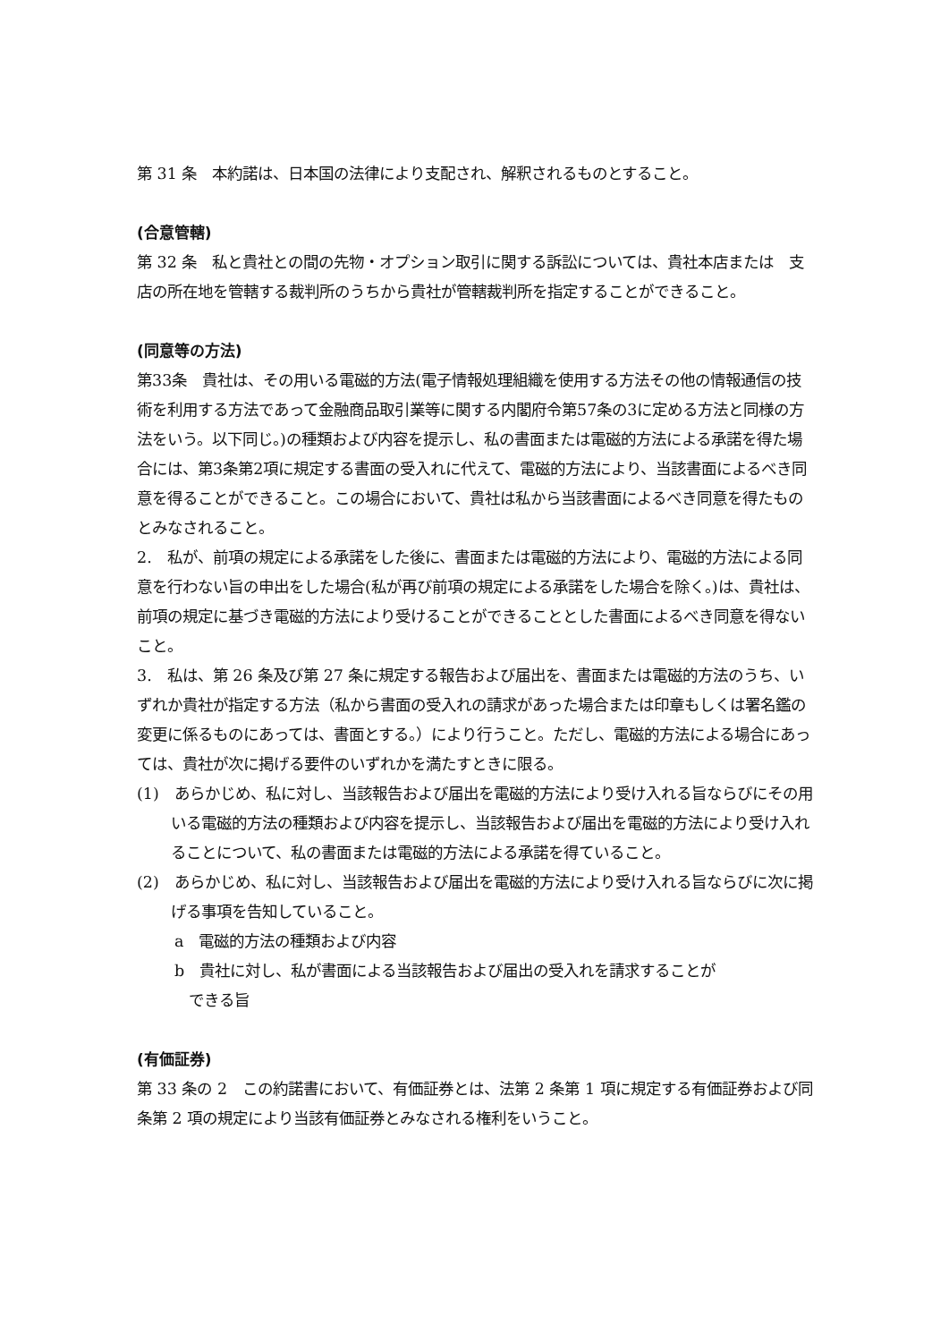第 31 条　本約諾は、日本国の法律により支配され、解釈されるものとすること。
(合意管轄)
第 32 条　私と貴社との間の先物・オプション取引に関する訴訟については、貴社本店または　支店の所在地を管轄する裁判所のうちから貴社が管轄裁判所を指定することができること。
(同意等の方法)
第33条　貴社は、その用いる電磁的方法(電子情報処理組織を使用する方法その他の情報通信の技術を利用する方法であって金融商品取引業等に関する内閣府令第57条の3に定める方法と同様の方法をいう。以下同じ。)の種類および内容を提示し、私の書面または電磁的方法による承諾を得た場合には、第3条第2項に規定する書面の受入れに代えて、電磁的方法により、当該書面によるべき同意を得ることができること。この場合において、貴社は私から当該書面によるべき同意を得たものとみなされること。
2.　私が、前項の規定による承諾をした後に、書面または電磁的方法により、電磁的方法による同意を行わない旨の申出をした場合(私が再び前項の規定による承諾をした場合を除く。)は、貴社は、前項の規定に基づき電磁的方法により受けることができることとした書面によるべき同意を得ないこと。
3.　私は、第 26 条及び第 27 条に規定する報告および届出を、書面または電磁的方法のうち、いずれか貴社が指定する方法（私から書面の受入れの請求があった場合または印章もしくは署名鑑の変更に係るものにあっては、書面とする。）により行うこと。ただし、電磁的方法による場合にあっては、貴社が次に掲げる要件のいずれかを満たすときに限る。
(1)　あらかじめ、私に対し、当該報告および届出を電磁的方法により受け入れる旨ならびにその用いる電磁的方法の種類および内容を提示し、当該報告および届出を電磁的方法により受け入れることについて、私の書面または電磁的方法による承諾を得ていること。
(2)　あらかじめ、私に対し、当該報告および届出を電磁的方法により受け入れる旨ならびに次に掲げる事項を告知していること。
a　電磁的方法の種類および内容
b　貴社に対し、私が書面による当該報告および届出の受入れを請求することが
できる旨
(有価証券)
第 33 条の 2　この約諾書において、有価証券とは、法第 2 条第 1 項に規定する有価証券および同条第 2 項の規定により当該有価証券とみなされる権利をいうこと。